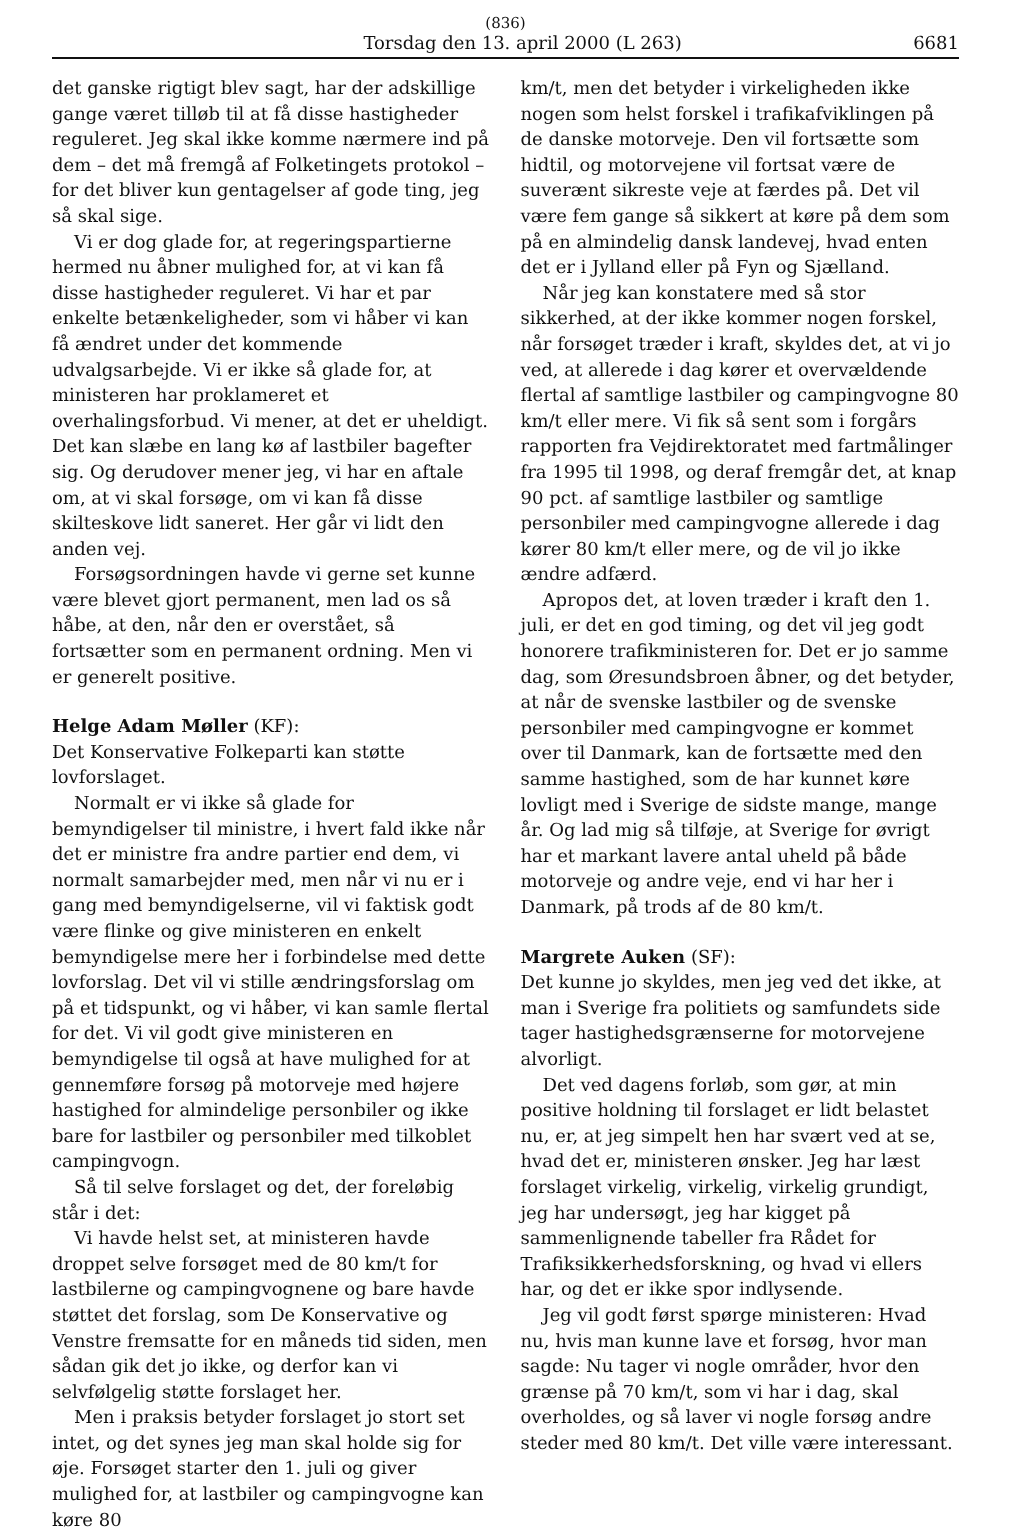(836)
Torsdag den 13. april 2000 (L 263) 6681
det ganske rigtigt blev sagt, har der adskillige gange været tilløb til at få disse hastigheder reguleret. Jeg skal ikke komme nærmere ind på dem – det må fremgå af Folketingets protokol – for det bliver kun gentagelser af gode ting, jeg så skal sige.
Vi er dog glade for, at regeringspartierne hermed nu åbner mulighed for, at vi kan få disse hastigheder reguleret. Vi har et par enkelte betænkeligheder, som vi håber vi kan få ændret under det kommende udvalgsarbejde. Vi er ikke så glade for, at ministeren har proklameret et overhalingsforbud. Vi mener, at det er uheldigt. Det kan slæbe en lang kø af lastbiler bagefter sig. Og derudover mener jeg, vi har en aftale om, at vi skal forsøge, om vi kan få disse skilteskove lidt saneret. Her går vi lidt den anden vej.
Forsøgsordningen havde vi gerne set kunne være blevet gjort permanent, men lad os så håbe, at den, når den er overstået, så fortsætter som en permanent ordning. Men vi er generelt positive.
Helge Adam Møller (KF):
Det Konservative Folkeparti kan støtte lovforslaget.
Normalt er vi ikke så glade for bemyndigelser til ministre, i hvert fald ikke når det er ministre fra andre partier end dem, vi normalt samarbejder med, men når vi nu er i gang med bemyndigelserne, vil vi faktisk godt være flinke og give ministeren en enkelt bemyndigelse mere her i forbindelse med dette lovforslag. Det vil vi stille ændringsforslag om på et tidspunkt, og vi håber, vi kan samle flertal for det. Vi vil godt give ministeren en bemyndigelse til også at have mulighed for at gennemføre forsøg på motorveje med højere hastighed for almindelige personbiler og ikke bare for lastbiler og personbiler med tilkoblet campingvogn.
Så til selve forslaget og det, der foreløbig står i det:
Vi havde helst set, at ministeren havde droppet selve forsøget med de 80 km/t for lastbilerne og campingvognene og bare havde støttet det forslag, som De Konservative og Venstre fremsatte for en måneds tid siden, men sådan gik det jo ikke, og derfor kan vi selvfølgelig støtte forslaget her.
Men i praksis betyder forslaget jo stort set intet, og det synes jeg man skal holde sig for øje. Forsøget starter den 1. juli og giver mulighed for, at lastbiler og campingvogne kan køre 80
km/t, men det betyder i virkeligheden ikke nogen som helst forskel i trafikafviklingen på de danske motorveje. Den vil fortsætte som hidtil, og motorvejene vil fortsat være de suverænt sikreste veje at færdes på. Det vil være fem gange så sikkert at køre på dem som på en almindelig dansk landevej, hvad enten det er i Jylland eller på Fyn og Sjælland.
Når jeg kan konstatere med så stor sikkerhed, at der ikke kommer nogen forskel, når forsøget træder i kraft, skyldes det, at vi jo ved, at allerede i dag kører et overvældende flertal af samtlige lastbiler og campingvogne 80 km/t eller mere. Vi fik så sent som i forgårs rapporten fra Vejdirektoratet med fartmålinger fra 1995 til 1998, og deraf fremgår det, at knap 90 pct. af samtlige lastbiler og samtlige personbiler med campingvogne allerede i dag kører 80 km/t eller mere, og de vil jo ikke ændre adfærd.
Apropos det, at loven træder i kraft den 1. juli, er det en god timing, og det vil jeg godt honorere trafikministeren for. Det er jo samme dag, som Øresundsbroen åbner, og det betyder, at når de svenske lastbiler og de svenske personbiler med campingvogne er kommet over til Danmark, kan de fortsætte med den samme hastighed, som de har kunnet køre lovligt med i Sverige de sidste mange, mange år. Og lad mig så tilføje, at Sverige for øvrigt har et markant lavere antal uheld på både motorveje og andre veje, end vi har her i Danmark, på trods af de 80 km/t.
Margrete Auken (SF):
Det kunne jo skyldes, men jeg ved det ikke, at man i Sverige fra politiets og samfundets side tager hastighedsgrænserne for motorvejene alvorligt.
Det ved dagens forløb, som gør, at min positive holdning til forslaget er lidt belastet nu, er, at jeg simpelt hen har svært ved at se, hvad det er, ministeren ønsker. Jeg har læst forslaget virkelig, virkelig, virkelig grundigt, jeg har undersøgt, jeg har kigget på sammenlignende tabeller fra Rådet for Trafiksikkerhedsforskning, og hvad vi ellers har, og det er ikke spor indlysende.
Jeg vil godt først spørge ministeren: Hvad nu, hvis man kunne lave et forsøg, hvor man sagde: Nu tager vi nogle områder, hvor den grænse på 70 km/t, som vi har i dag, skal overholdes, og så laver vi nogle forsøg andre steder med 80 km/t. Det ville være interessant.